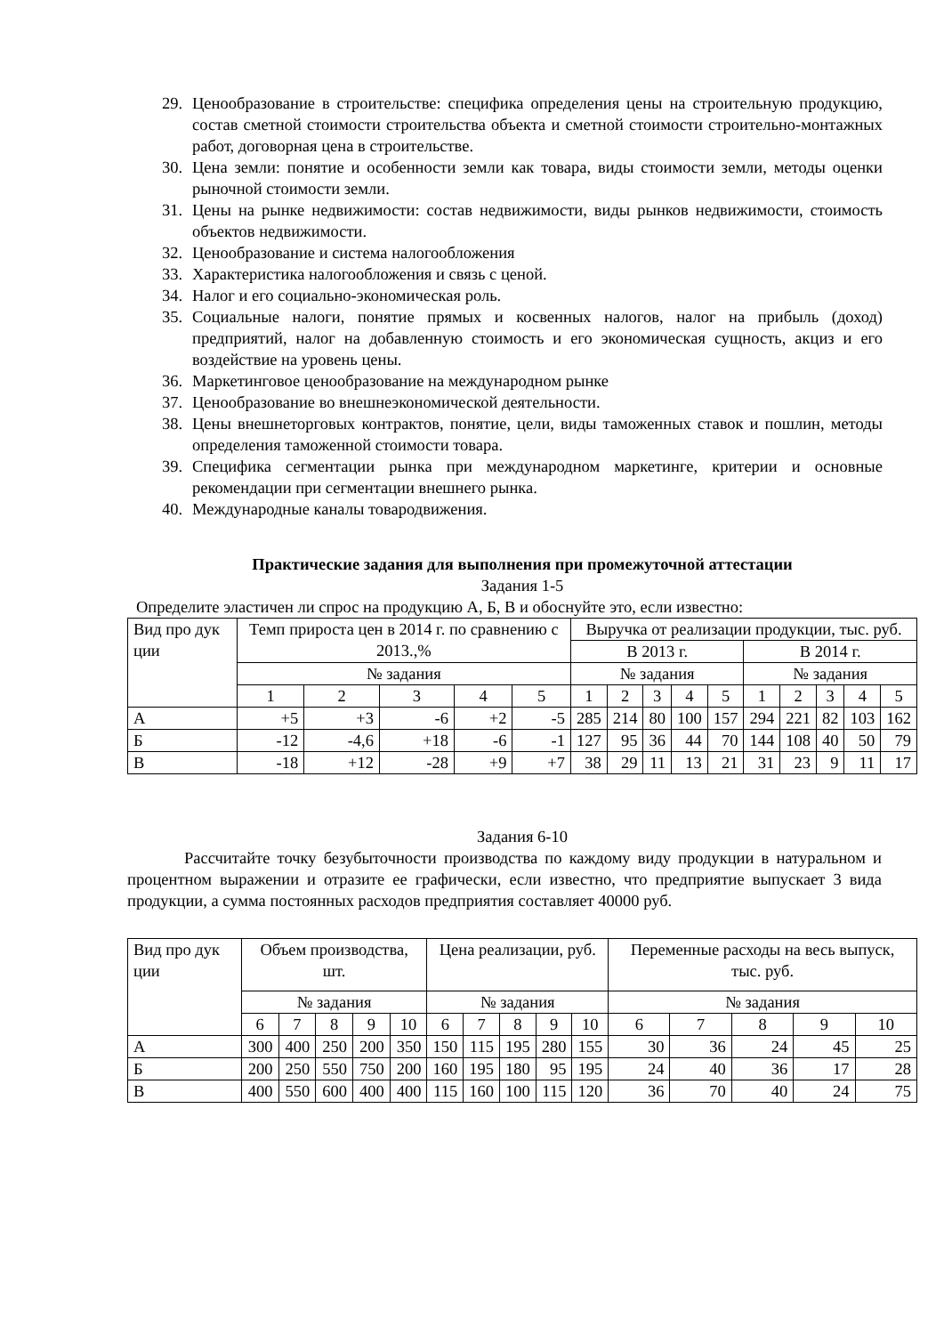29. Ценообразование в строительстве: специфика определения цены на строительную продукцию, состав сметной стоимости строительства объекта и сметной стоимости строительно-монтажных работ, договорная цена в строительстве.
30. Цена земли: понятие и особенности земли как товара, виды стоимости земли, методы оценки рыночной стоимости земли.
31. Цены на рынке недвижимости: состав недвижимости, виды рынков недвижимости, стоимость объектов недвижимости.
32. Ценообразование и система налогообложения
33. Характеристика налогообложения и связь с ценой.
34. Налог и его социально-экономическая роль.
35. Социальные налоги, понятие прямых и косвенных налогов, налог на прибыль (доход) предприятий, налог на добавленную стоимость и его экономическая сущность, акциз и его воздействие на уровень цены.
36. Маркетинговое ценообразование на международном рынке
37. Ценообразование во внешнеэкономической деятельности.
38. Цены внешнеторговых контрактов, понятие, цели, виды таможенных ставок и пошлин, методы определения таможенной стоимости товара.
39. Специфика сегментации рынка при международном маркетинге, критерии и основные рекомендации при сегментации внешнего рынка.
40. Международные каналы товародвижения.
Практические задания для выполнения при промежуточной аттестации
Задания 1-5
Определите эластичен ли спрос на продукцию А, Б, В и обоснуйте это, если известно:
| Вид про дук ции | Темп прироста цен в 2014 г. по сравнению с 2013.,% | | | | | Выручка от реализации продукции, тыс. руб. | | | | | | | | | |
| | | | | | | В 2013 г. | | | | | В 2014 г. | | | | |
| | № задания | | | | | № задания | | | | | № задания | | | | |
| | 1 | 2 | 3 | 4 | 5 | 1 | 2 | 3 | 4 | 5 | 1 | 2 | 3 | 4 | 5 |
| А | +5 | +3 | -6 | +2 | -5 | 285 | 214 | 80 | 100 | 157 | 294 | 221 | 82 | 103 | 162 |
| Б | -12 | -4,6 | +18 | -6 | -1 | 127 | 95 | 36 | 44 | 70 | 144 | 108 | 40 | 50 | 79 |
| В | -18 | +12 | -28 | +9 | +7 | 38 | 29 | 11 | 13 | 21 | 31 | 23 | 9 | 11 | 17 |
Задания 6-10
Рассчитайте точку безубыточности производства по каждому виду продукции в натуральном и процентном выражении и отразите ее графически, если известно, что предприятие выпускает 3 вида продукции, а сумма постоянных расходов предприятия составляет 40000 руб.
| Вид про дук ции | Объем производства, шт. | | | | | Цена реализации, руб. | | | | | Переменные расходы на весь выпуск, тыс. руб. | | | | |
| | № задания | | | | | № задания | | | | | № задания | | | | |
| | 6 | 7 | 8 | 9 | 10 | 6 | 7 | 8 | 9 | 10 | 6 | 7 | 8 | 9 | 10 |
| А | 300 | 400 | 250 | 200 | 350 | 150 | 115 | 195 | 280 | 155 | 30 | 36 | 24 | 45 | 25 |
| Б | 200 | 250 | 550 | 750 | 200 | 160 | 195 | 180 | 95 | 195 | 24 | 40 | 36 | 17 | 28 |
| В | 400 | 550 | 600 | 400 | 400 | 115 | 160 | 100 | 115 | 120 | 36 | 70 | 40 | 24 | 75 |